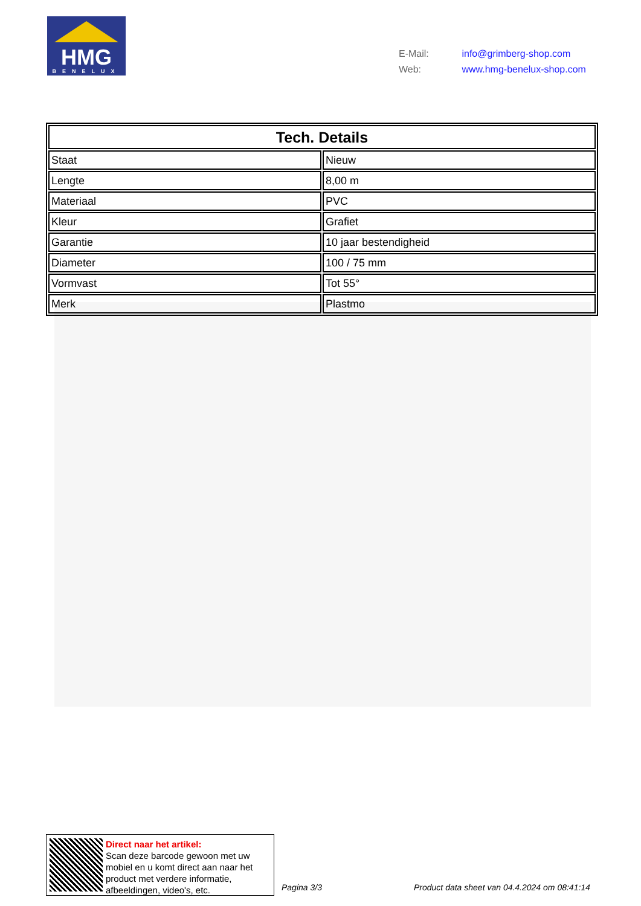HMG BENELUX
E-Mail: info@grimberg-shop.com
Web: www.hmg-benelux-shop.com
| Tech. Details | |
| --- | --- |
| Staat | Nieuw |
| Lengte | 8,00 m |
| Materiaal | PVC |
| Kleur | Grafiet |
| Garantie | 10 jaar bestendigheid |
| Diameter | 100 / 75 mm |
| Vormvast | Tot 55° |
| Merk | Plastmo |
Direct naar het artikel:
Scan deze barcode gewoon met uw mobiel en u komt direct aan naar het product met verdere informatie, afbeeldingen, video's, etc.
Pagina 3/3
Product data sheet van 04.4.2024 om 08:41:14